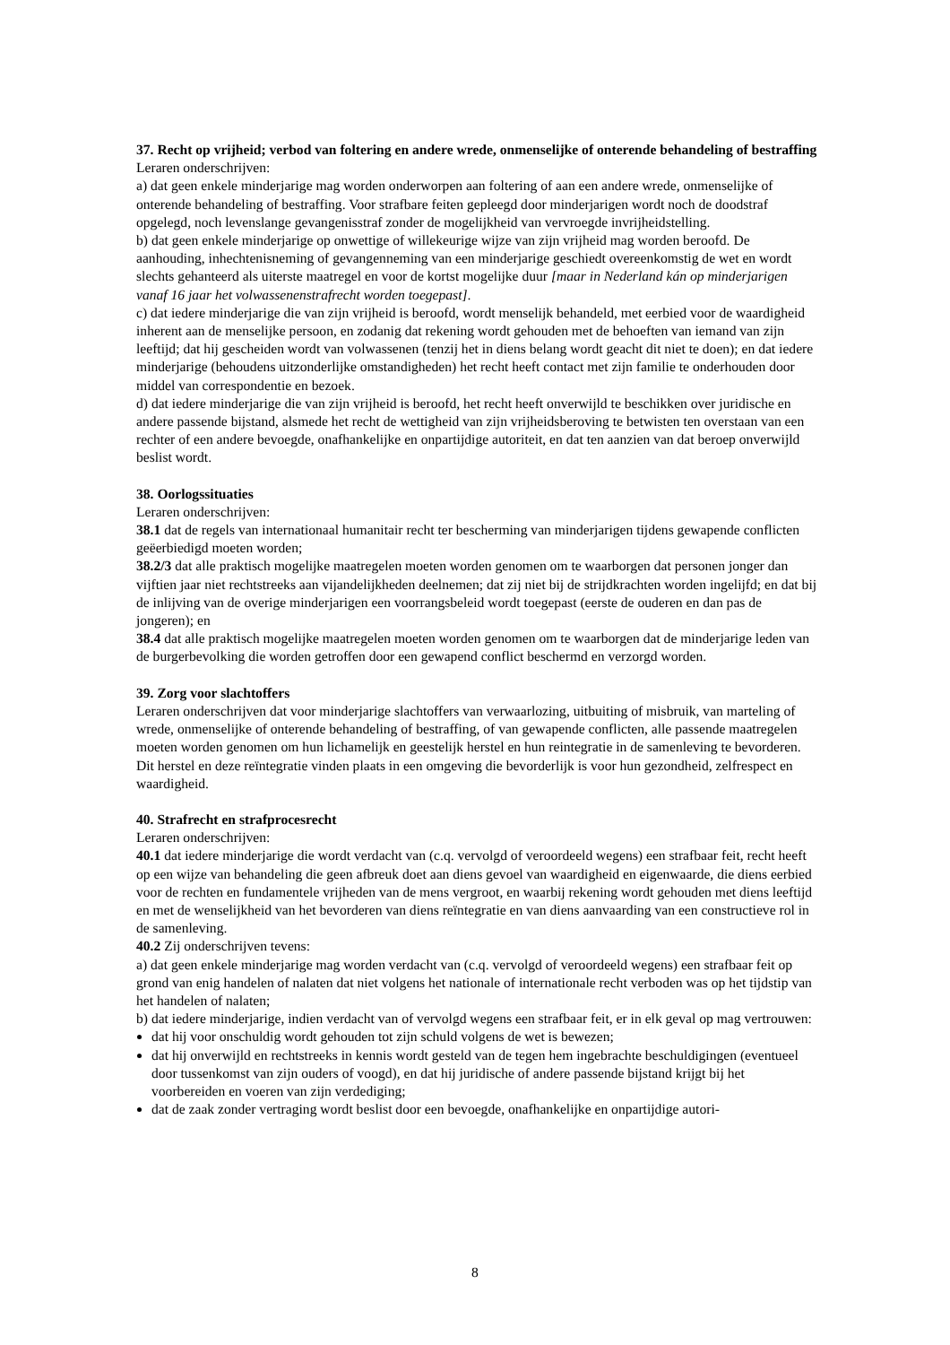37. Recht op vrijheid; verbod van foltering en andere wrede, onmenselijke of onterende behandeling of bestraffing
Leraren onderschrijven:
a) dat geen enkele minderjarige mag worden onderworpen aan foltering of aan een andere wrede, onmenselijke of onterende behandeling of bestraffing. Voor strafbare feiten gepleegd door minderjarigen wordt noch de doodstraf opgelegd, noch levenslange gevangenisstraf zonder de mogelijkheid van vervroegde invrijheidstelling.
b) dat geen enkele minderjarige op onwettige of willekeurige wijze van zijn vrijheid mag worden beroofd. De aanhouding, inhechtenisneming of gevangenneming van een minderjarige geschiedt overeenkomstig de wet en wordt slechts gehanteerd als uiterste maatregel en voor de kortst mogelijke duur [maar in Nederland kán op minderjarigen vanaf 16 jaar het volwassenenstrafrecht worden toegepast].
c) dat iedere minderjarige die van zijn vrijheid is beroofd, wordt menselijk behandeld, met eerbied voor de waardigheid inherent aan de menselijke persoon, en zodanig dat rekening wordt gehouden met de behoeften van iemand van zijn leeftijd; dat hij gescheiden wordt van volwassenen (tenzij het in diens belang wordt geacht dit niet te doen); en dat iedere minderjarige (behoudens uitzonderlijke omstandigheden) het recht heeft contact met zijn familie te onderhouden door middel van correspondentie en bezoek.
d) dat iedere minderjarige die van zijn vrijheid is beroofd, het recht heeft onverwijld te beschikken over juridische en andere passende bijstand, alsmede het recht de wettigheid van zijn vrijheidsberoving te betwisten ten overstaan van een rechter of een andere bevoegde, onafhankelijke en onpartijdige autoriteit, en dat ten aanzien van dat beroep onverwijld beslist wordt.
38. Oorlogssituaties
Leraren onderschrijven:
38.1 dat de regels van internationaal humanitair recht ter bescherming van minderjarigen tijdens gewapende conflicten geëerbiedigd moeten worden;
38.2/3 dat alle praktisch mogelijke maatregelen moeten worden genomen om te waarborgen dat personen jonger dan vijftien jaar niet rechtstreeks aan vijandelijkheden deelnemen; dat zij niet bij de strijdkrachten worden ingelijfd; en dat bij de inlijving van de overige minderjarigen een voorrangsbeleid wordt toegepast (eerste de ouderen en dan pas de jongeren); en
38.4 dat alle praktisch mogelijke maatregelen moeten worden genomen om te waarborgen dat de minderjarige leden van de burgerbevolking die worden getroffen door een gewapend conflict beschermd en verzorgd worden.
39. Zorg voor slachtoffers
Leraren onderschrijven dat voor minderjarige slachtoffers van verwaarlozing, uitbuiting of misbruik, van marteling of wrede, onmenselijke of onterende behandeling of bestraffing, of van gewapende conflicten, alle passende maatregelen moeten worden genomen om hun lichamelijk en geestelijk herstel en hun reintegratie in de samenleving te bevorderen. Dit herstel en deze reïntegratie vinden plaats in een omgeving die bevorderlijk is voor hun gezondheid, zelfrespect en waardigheid.
40. Strafrecht en strafprocesrecht
Leraren onderschrijven:
40.1 dat iedere minderjarige die wordt verdacht van (c.q. vervolgd of veroordeeld wegens) een strafbaar feit, recht heeft op een wijze van behandeling die geen afbreuk doet aan diens gevoel van waardigheid en eigenwaarde, die diens eerbied voor de rechten en fundamentele vrijheden van de mens vergroot, en waarbij rekening wordt gehouden met diens leeftijd en met de wenselijkheid van het bevorderen van diens reïntegratie en van diens aanvaarding van een constructieve rol in de samenleving.
40.2 Zij onderschrijven tevens:
a) dat geen enkele minderjarige mag worden verdacht van (c.q. vervolgd of veroordeeld wegens) een strafbaar feit op grond van enig handelen of nalaten dat niet volgens het nationale of internationale recht verboden was op het tijdstip van het handelen of nalaten;
b) dat iedere minderjarige, indien verdacht van of vervolgd wegens een strafbaar feit, er in elk geval op mag vertrouwen:
dat hij voor onschuldig wordt gehouden tot zijn schuld volgens de wet is bewezen;
dat hij onverwijld en rechtstreeks in kennis wordt gesteld van de tegen hem ingebrachte beschuldigingen (eventueel door tussenkomst van zijn ouders of voogd), en dat hij juridische of andere passende bijstand krijgt bij het voorbereiden en voeren van zijn verdediging;
dat de zaak zonder vertraging wordt beslist door een bevoegde, onafhankelijke en onpartijdige autori-
8